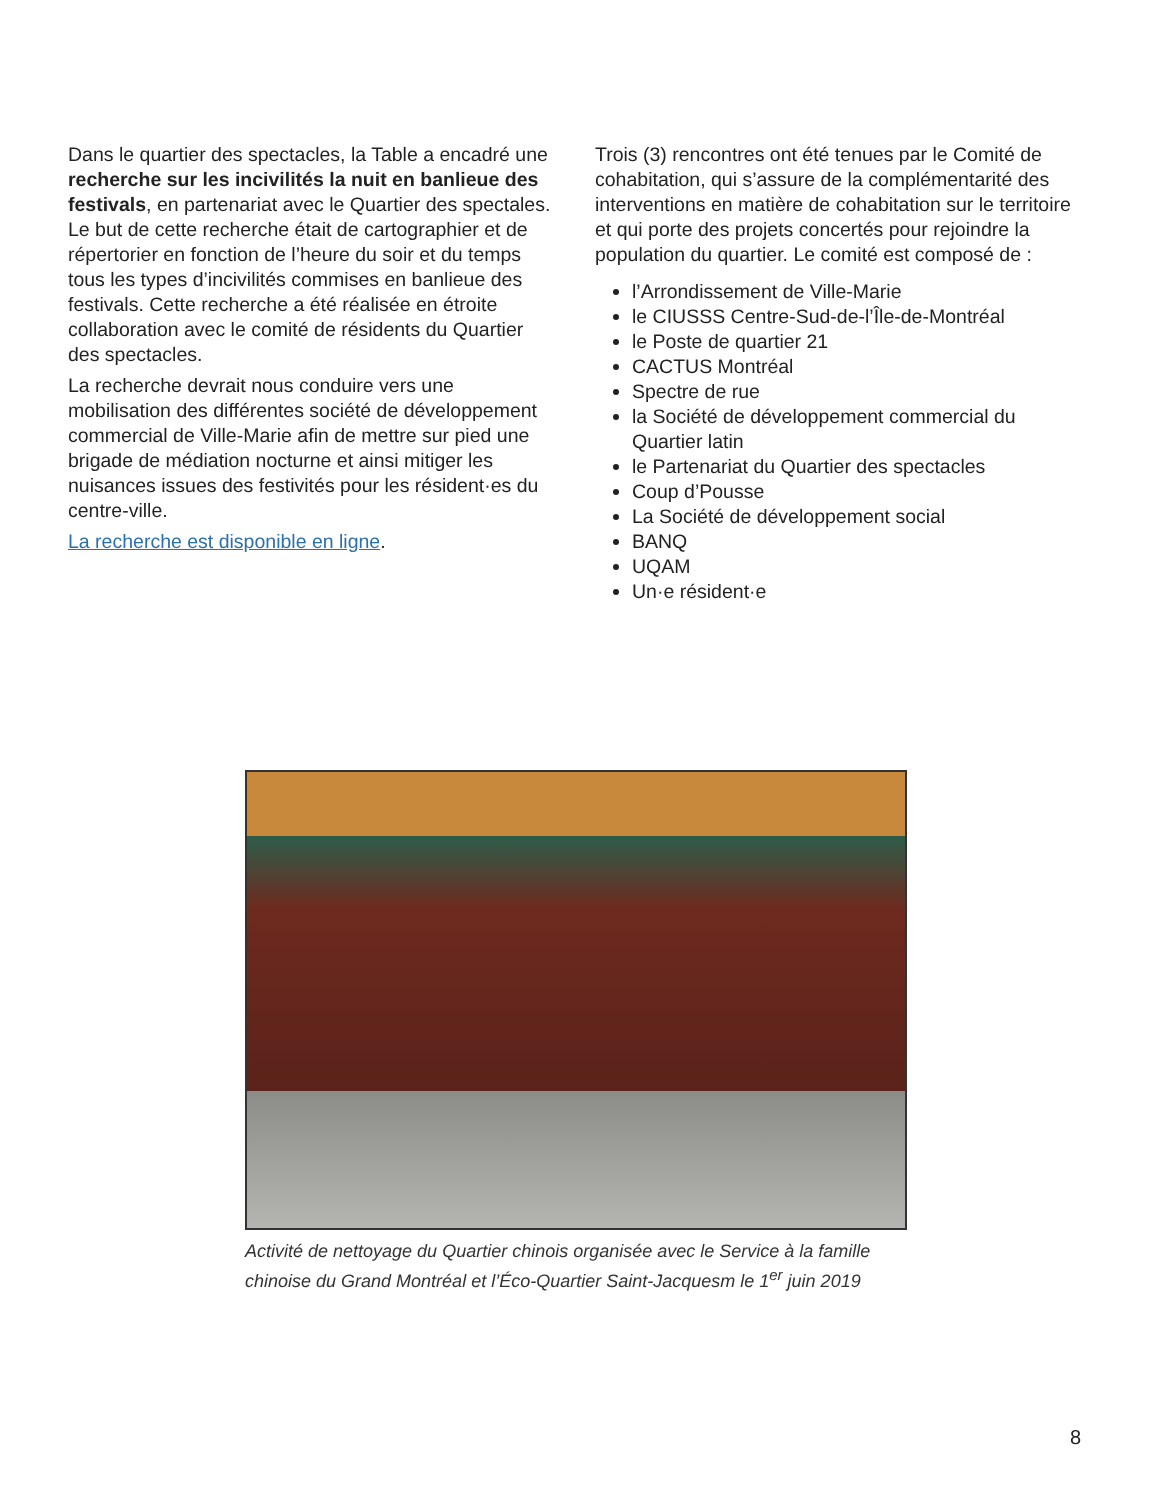Dans le quartier des spectacles, la Table a encadré une recherche sur les incivilités la nuit en banlieue des festivals, en partenariat avec le Quartier des spectales. Le but de cette recherche était de cartographier et de répertorier en fonction de l’heure du soir et du temps tous les types d’incivilités commises en banlieue des festivals. Cette recherche a été réalisée en étroite collaboration avec le comité de résidents du Quartier des spectacles.
La recherche devrait nous conduire vers une mobilisation des différentes société de développement commercial de Ville-Marie afin de mettre sur pied une brigade de médiation nocturne et ainsi mitiger les nuisances issues des festivités pour les résident·es du centre-ville.
La recherche est disponible en ligne.
Trois (3) rencontres ont été tenues par le Comité de cohabitation, qui s’assure de la complémentarité des interventions en matière de cohabitation sur le territoire et qui porte des projets concertés pour rejoindre la population du quartier. Le comité est composé de :
l’Arrondissement de Ville-Marie
le CIUSSS Centre-Sud-de-l’Île-de-Montréal
le Poste de quartier 21
CACTUS Montréal
Spectre de rue
la Société de développement commercial du Quartier latin
le Partenariat du Quartier des spectacles
Coup d’Pousse
La Société de développement social
BANQ
UQAM
Un·e résident·e
Activité de nettoyage du Quartier chinois organisée avec le Service à la famille chinoise du Grand Montréal et l’Éco-Quartier Saint-Jacquesm le 1<sup>er</sup> juin 2019
8